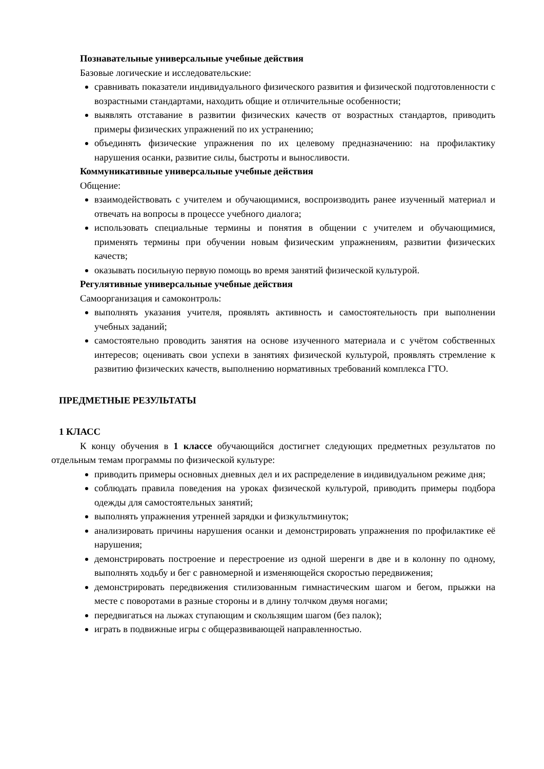Познавательные универсальные учебные действия
Базовые логические и исследовательские:
сравнивать показатели индивидуального физического развития и физической подготовленности с возрастными стандартами, находить общие и отличительные особенности;
выявлять отставание в развитии физических качеств от возрастных стандартов, приводить примеры физических упражнений по их устранению;
объединять физические упражнения по их целевому предназначению: на профилактику нарушения осанки, развитие силы, быстроты и выносливости.
Коммуникативные универсальные учебные действия
Общение:
взаимодействовать с учителем и обучающимися, воспроизводить ранее изученный материал и отвечать на вопросы в процессе учебного диалога;
использовать специальные термины и понятия в общении с учителем и обучающимися, применять термины при обучении новым физическим упражнениям, развитии физических качеств;
оказывать посильную первую помощь во время занятий физической культурой.
Регулятивные универсальные учебные действия
Самоорганизация и самоконтроль:
выполнять указания учителя, проявлять активность и самостоятельность при выполнении учебных заданий;
самостоятельно проводить занятия на основе изученного материала и с учётом собственных интересов; оценивать свои успехи в занятиях физической культурой, проявлять стремление к развитию физических качеств, выполнению нормативных требований комплекса ГТО.
ПРЕДМЕТНЫЕ РЕЗУЛЬТАТЫ
1 КЛАСС
К концу обучения в 1 классе обучающийся достигнет следующих предметных результатов по отдельным темам программы по физической культуре:
приводить примеры основных дневных дел и их распределение в индивидуальном режиме дня;
соблюдать правила поведения на уроках физической культурой, приводить примеры подбора одежды для самостоятельных занятий;
выполнять упражнения утренней зарядки и физкультминуток;
анализировать причины нарушения осанки и демонстрировать упражнения по профилактике её нарушения;
демонстрировать построение и перестроение из одной шеренги в две и в колонну по одному, выполнять ходьбу и бег с равномерной и изменяющейся скоростью передвижения;
демонстрировать передвижения стилизованным гимнастическим шагом и бегом, прыжки на месте с поворотами в разные стороны и в длину толчком двумя ногами;
передвигаться на лыжах ступающим и скользящим шагом (без палок);
играть в подвижные игры с общеразвивающей направленностью.